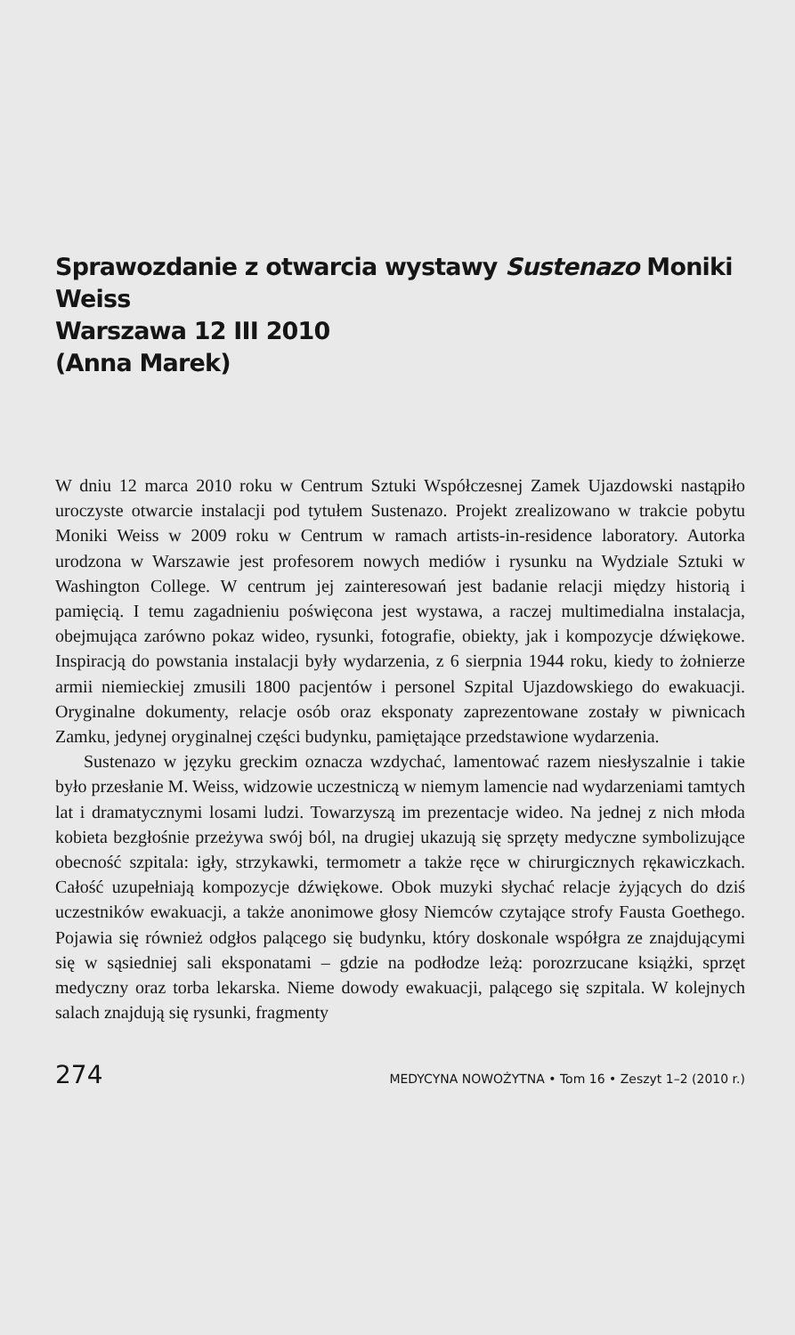Sprawozdanie z otwarcia wystawy Sustenazo Moniki Weiss
Warszawa 12 III 2010
(Anna Marek)
W dniu 12 marca 2010 roku w Centrum Sztuki Współczesnej Zamek Ujazdowski nastąpiło uroczyste otwarcie instalacji pod tytułem Sustenazo. Projekt zrealizowano w trakcie pobytu Moniki Weiss w 2009 roku w Centrum w ramach artists-in-residence laboratory. Autorka urodzona w Warszawie jest profesorem nowych mediów i rysunku na Wydziale Sztuki w Washington College. W centrum jej zainteresowań jest badanie relacji między historią i pamięcią. I temu zagadnieniu poświęcona jest wystawa, a raczej multimedialna instalacja, obejmująca zarówno pokaz wideo, rysunki, fotografie, obiekty, jak i kompozycje dźwiękowe. Inspiracją do powstania instalacji były wydarzenia, z 6 sierpnia 1944 roku, kiedy to żołnierze armii niemieckiej zmusili 1800 pacjentów i personel Szpital Ujazdowskiego do ewakuacji. Oryginalne dokumenty, relacje osób oraz eksponaty zaprezentowane zostały w piwnicach Zamku, jedynej oryginalnej części budynku, pamiętające przedstawione wydarzenia.
Sustenazo w języku greckim oznacza wzdychać, lamentować razem niesłyszalnie i takie było przesłanie M. Weiss, widzowie uczestniczą w niemym lamencie nad wydarzeniami tamtych lat i dramatycznymi losami ludzi. Towarzyszą im prezentacje wideo. Na jednej z nich młoda kobieta bezgłośnie przeżywa swój ból, na drugiej ukazują się sprzęty medyczne symbolizujące obecność szpitala: igły, strzykawki, termometr a także ręce w chirurgicznych rękawiczkach. Całość uzupełniają kompozycje dźwiękowe. Obok muzyki słychać relacje żyjących do dziś uczestników ewakuacji, a także anonimowe głosy Niemców czytające strofy Fausta Goethego. Pojawia się również odgłos palącego się budynku, który doskonale współgra ze znajdującymi się w sąsiedniej sali eksponatami – gdzie na podłodze leżą: porozrzucane książki, sprzęt medyczny oraz torba lekarska. Nieme dowody ewakuacji, palącego się szpitala. W kolejnych salach znajdują się rysunki, fragmenty
274 MEDYCYNA NOWOŻYTNA • Tom 16 • Zeszyt 1–2 (2010 r.)